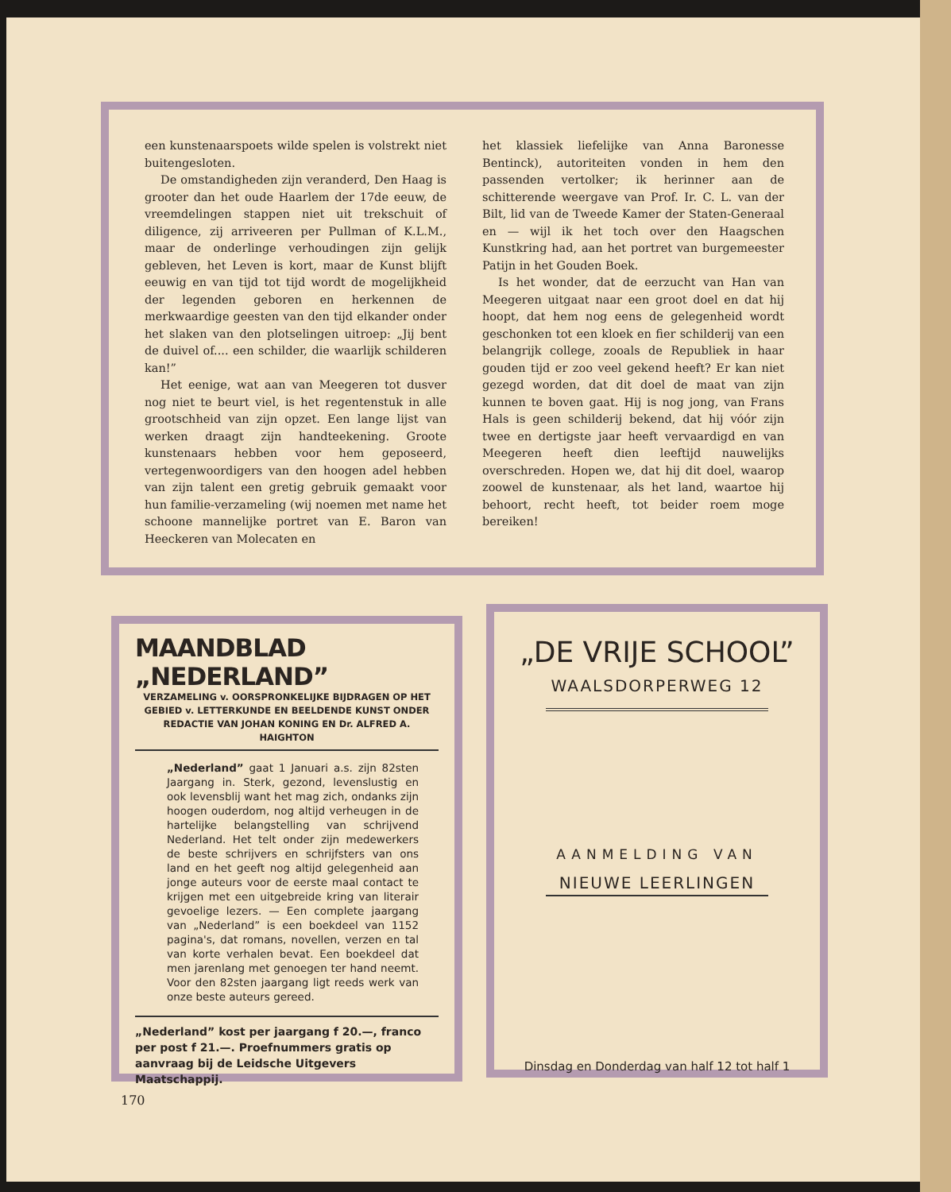een kunstenaarspoets wilde spelen is volstrekt niet buitengesloten.
De omstandigheden zijn veranderd, Den Haag is grooter dan het oude Haarlem der 17de eeuw, de vreemdelingen stappen niet uit trekschuit of diligence, zij arriveeren per Pullman of K.L.M., maar de onderlinge verhoudingen zijn gelijk gebleven, het Leven is kort, maar de Kunst blijft eeuwig en van tijd tot tijd wordt de mogelijkheid der legenden geboren en herkennen de merkwaardige geesten van den tijd elkander onder het slaken van den plotselingen uitroep: „Jij bent de duivel of.... een schilder, die waarlijk schilderen kan!”
Het eenige, wat aan van Meegeren tot dusver nog niet te beurt viel, is het regentenstuk in alle grootschheid van zijn opzet. Een lange lijst van werken draagt zijn handteekening. Groote kunstenaars hebben voor hem geposeerd, vertegenwoordigers van den hoogen adel hebben van zijn talent een gretig gebruik gemaakt voor hun familie-verzameling (wij noemen met name het schoone mannelijke portret van E. Baron van Heeckeren van Molecaten en
het klassiek liefelijke van Anna Baronesse Bentinck), autoriteiten vonden in hem den passenden vertolker; ik herinner aan de schitterende weergave van Prof. Ir. C. L. van der Bilt, lid van de Tweede Kamer der Staten-Generaal en — wijl ik het toch over den Haagschen Kunstkring had, aan het portret van burgemeester Patijn in het Gouden Boek.
Is het wonder, dat de eerzucht van Han van Meegeren uitgaat naar een groot doel en dat hij hoopt, dat hem nog eens de gelegenheid wordt geschonken tot een kloek en fier schilderij van een belangrijk college, zooals de Republiek in haar gouden tijd er zoo veel gekend heeft? Er kan niet gezegd worden, dat dit doel de maat van zijn kunnen te boven gaat. Hij is nog jong, van Frans Hals is geen schilderij bekend, dat hij vóór zijn twee en dertigste jaar heeft vervaardigd en van Meegeren heeft dien leeftijd nauwelijks overschreden. Hopen we, dat hij dit doel, waarop zoowel de kunstenaar, als het land, waartoe hij behoort, recht heeft, tot beider roem moge bereiken!
MAANDBLAD „NEDERLAND”
VERZAMELING v. OORSPRONKELIJKE BIJDRAGEN OP HET GEBIED v. LETTERKUNDE EN BEELDENDE KUNST ONDER REDACTIE VAN JOHAN KONING EN Dr. ALFRED A. HAIGHTON
„Nederland” gaat 1 Januari a.s. zijn 82sten Jaargang in. Sterk, gezond, levenslustig en ook levensblij want het mag zich, ondanks zijn hoogen ouderdom, nog altijd verheugen in de hartelijke belangstelling van schrijvend Nederland. Het telt onder zijn medewerkers de beste schrijvers en schrijfsters van ons land en het geeft nog altijd gelegenheid aan jonge auteurs voor de eerste maal contact te krijgen met een uitgebreide kring van literair gevoelige lezers. — Een complete jaargang van „Nederland” is een boekdeel van 1152 pagina's, dat romans, novellen, verzen en tal van korte verhalen bevat. Een boekdeel dat men jarenlang met genoegen ter hand neemt. Voor den 82sten jaargang ligt reeds werk van onze beste auteurs gereed.
„Nederland” kost per jaargang f 20.—, franco per post f 21.—. Proefnummers gratis op aanvraag bij de Leidsche Uitgevers Maatschappij.
„DE VRIJE SCHOOL”
WAALSDORPERWEG 12
AANMELDING VAN
NIEUWE LEERLINGEN
Dinsdag en Donderdag van half 12 tot half 1
170